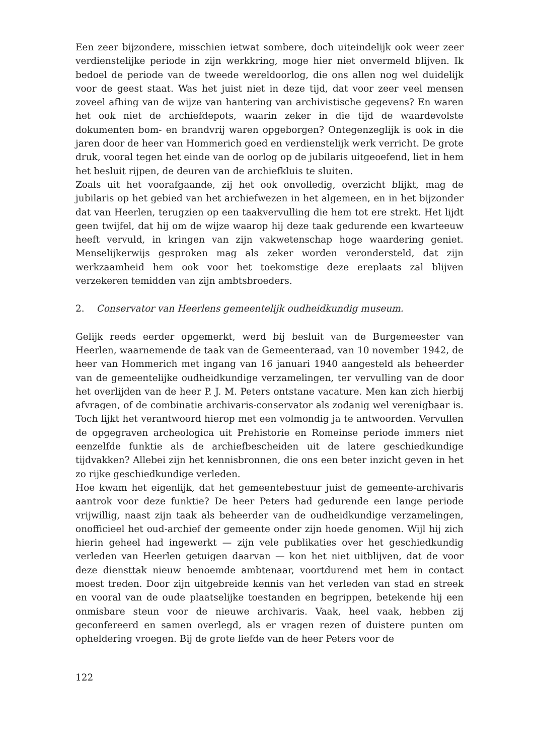Een zeer bijzondere, misschien ietwat sombere, doch uiteindelijk ook weer zeer verdienstelijke periode in zijn werkkring, moge hier niet onvermeld blijven. Ik bedoel de periode van de tweede wereldoorlog, die ons allen nog wel duidelijk voor de geest staat. Was het juist niet in deze tijd, dat voor zeer veel mensen zoveel afhing van de wijze van hantering van archivistische gegevens? En waren het ook niet de archiefdepots, waarin zeker in die tijd de waardevolste dokumenten bom- en brandvrij waren opgeborgen? Ontegenzeglijk is ook in die jaren door de heer van Hommerich goed en verdienstelijk werk verricht. De grote druk, vooral tegen het einde van de oorlog op de jubilaris uitgeoefend, liet in hem het besluit rijpen, de deuren van de archiefkluis te sluiten.
Zoals uit het voorafgaande, zij het ook onvolledig, overzicht blijkt, mag de jubilaris op het gebied van het archiefwezen in het algemeen, en in het bijzonder dat van Heerlen, terugzien op een taakvervulling die hem tot ere strekt. Het lijdt geen twijfel, dat hij om de wijze waarop hij deze taak gedurende een kwarteeuw heeft vervuld, in kringen van zijn vakwetenschap hoge waardering geniet. Menselijkerwijs gesproken mag als zeker worden verondersteld, dat zijn werkzaamheid hem ook voor het toekomstige deze ereplaats zal blijven verzekeren temidden van zijn ambtsbroeders.
2. Conservator van Heerlens gemeentelijk oudheidkundig museum.
Gelijk reeds eerder opgemerkt, werd bij besluit van de Burgemeester van Heerlen, waarnemende de taak van de Gemeenteraad, van 10 november 1942, de heer van Hommerich met ingang van 16 januari 1940 aangesteld als beheerder van de gemeentelijke oudheidkundige verzamelingen, ter vervulling van de door het overlijden van de heer P. J. M. Peters ontstane vacature. Men kan zich hierbij afvragen, of de combinatie archivaris-conservator als zodanig wel verenigbaar is. Toch lijkt het verantwoord hierop met een volmondig ja te antwoorden. Vervullen de opgegraven archeologica uit Prehistorie en Romeinse periode immers niet eenzelfde funktie als de archiefbescheiden uit de latere geschiedkundige tijdvakken? Allebei zijn het kennisbronnen, die ons een beter inzicht geven in het zo rijke geschiedkundige verleden.
Hoe kwam het eigenlijk, dat het gemeentebestuur juist de gemeente-archivaris aantrok voor deze funktie? De heer Peters had gedurende een lange periode vrijwillig, naast zijn taak als beheerder van de oudheidkundige verzamelingen, onofficieel het oud-archief der gemeente onder zijn hoede genomen. Wijl hij zich hierin geheel had ingewerkt — zijn vele publikaties over het geschiedkundig verleden van Heerlen getuigen daarvan — kon het niet uitblijven, dat de voor deze diensttak nieuw benoemde ambtenaar, voortdurend met hem in contact moest treden. Door zijn uitgebreide kennis van het verleden van stad en streek en vooral van de oude plaatselijke toestanden en begrippen, betekende hij een onmisbare steun voor de nieuwe archivaris. Vaak, heel vaak, hebben zij geconfereerd en samen overlegd, als er vragen rezen of duistere punten om opheldering vroegen. Bij de grote liefde van de heer Peters voor de
122